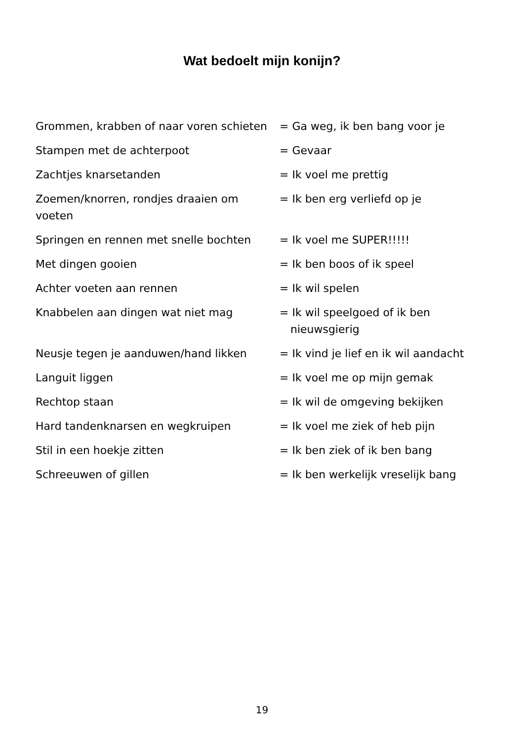Wat bedoelt mijn konijn?
| Grommen, krabben of naar voren schieten | = Ga weg, ik ben bang voor je |
| Stampen met de achterpoot | = Gevaar |
| Zachtjes knarsetanden | = Ik voel me prettig |
| Zoemen/knorren, rondjes draaien om voeten | = Ik ben erg verliefd op je |
| Springen en rennen met snelle bochten | = Ik voel me SUPER!!!!! |
| Met dingen gooien | = Ik ben boos of ik speel |
| Achter voeten aan rennen | = Ik wil spelen |
| Knabbelen aan dingen wat niet mag | = Ik wil speelgoed of ik ben nieuwsgierig |
| Neusje tegen je aanduwen/hand likken | = Ik vind je lief en ik wil aandacht |
| Languit liggen | = Ik voel me op mijn gemak |
| Rechtop staan | = Ik wil de omgeving bekijken |
| Hard tandenknarsen en wegkruipen | = Ik voel me ziek of heb pijn |
| Stil in een hoekje zitten | = Ik ben ziek of ik ben bang |
| Schreeuwen of gillen | = Ik ben werkelijk vreselijk bang |
19